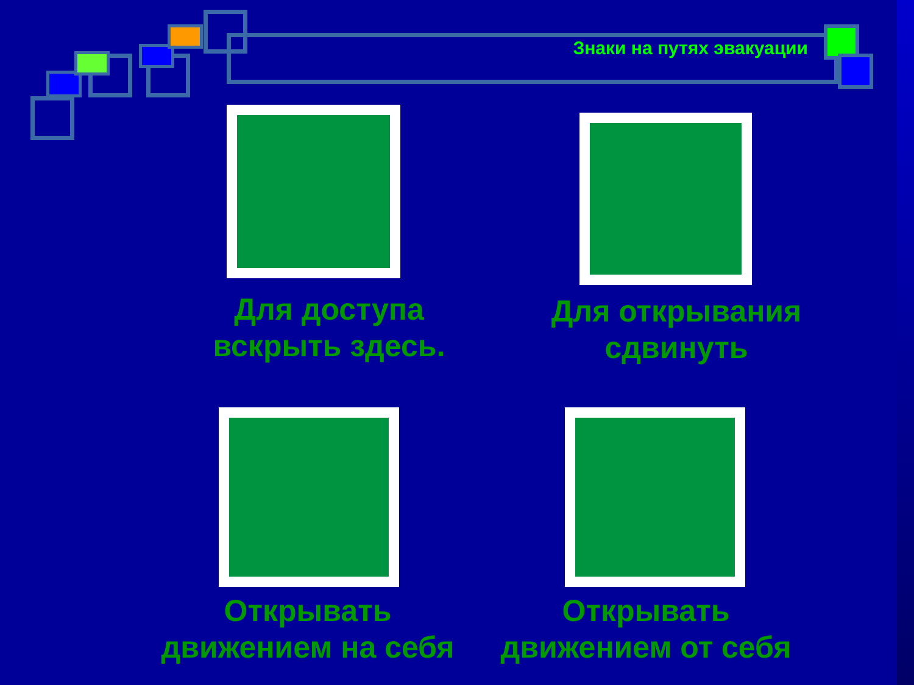Знаки на путях эвакуации
Для доступа
вскрыть здесь.
Для открывания
сдвинуть
Открывать
движением на себя
Открывать
движением от себя